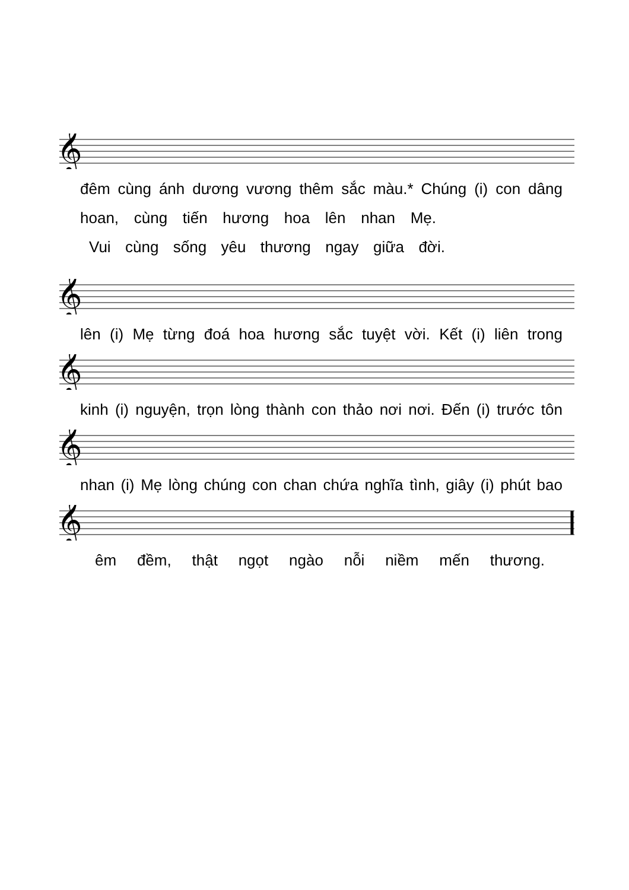𝄞
đêm cùng ánh dương vương thêm sắc màu.* Chúng (i) con dâng
hoan, cùng tiến hương hoa lên nhan Mẹ.
Vui cùng sống yêu thương ngay giữa đời.
𝄞
lên (i) Mẹ từng đoá hoa hương sắc tuyệt vời. Kết (i) liên trong
𝄞
kinh (i) nguyện, trọn lòng thành con thảo nơi nơi. Đến (i) trước tôn
𝄞
nhan (i) Mẹ lòng chúng con chan chứa nghĩa tình, giây (i) phút bao
𝄞
êm đềm, thật ngọt ngào nỗi niềm mến thương.